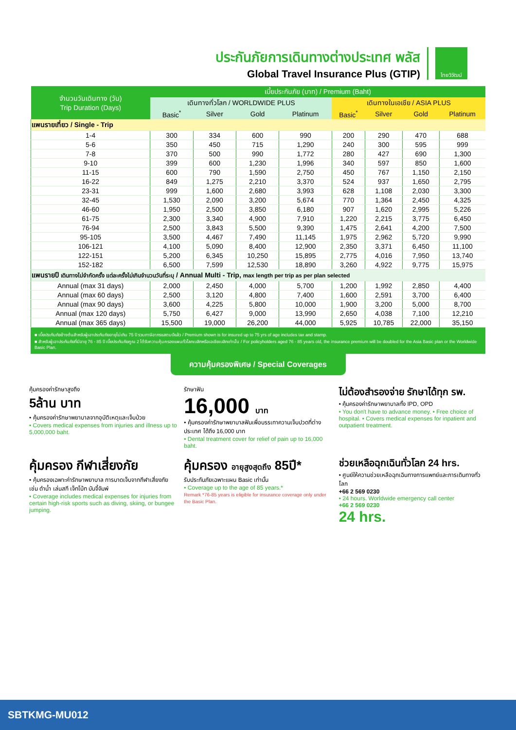ประกันภัยการเดินทางต่างประเทศ พลัส
Global Travel Insurance Plus (GTIP)
ไทยวิวัฒน์
| จำนวนวันเดินทาง (วัน) Trip Duration (Days) | เบี้ยประกันภัย (บาท) / Premium (Baht) | | | | | | | |
| --- | --- | --- | --- | --- | --- | --- | --- | --- |
| | เดินทางทั่วโลก / WORLDWIDE PLUS | | | | เดินทางในเอเชีย / ASIA PLUS | | | |
| | Basic<sup>*</sup> | Silver | Gold | Platinum | Basic<sup>*</sup> | Silver | Gold | Platinum |
| แพนรายเที่ยว / Single - Trip | | | | | | | | |
| 1-4 | 300 | 334 | 600 | 990 | 200 | 290 | 470 | 688 |
| 5-6 | 350 | 450 | 715 | 1,290 | 240 | 300 | 595 | 999 |
| 7-8 | 370 | 500 | 990 | 1,772 | 280 | 427 | 690 | 1,300 |
| 9-10 | 399 | 600 | 1,230 | 1,996 | 340 | 597 | 850 | 1,600 |
| 11-15 | 600 | 790 | 1,590 | 2,750 | 450 | 767 | 1,150 | 2,150 |
| 16-22 | 849 | 1,275 | 2,210 | 3,370 | 524 | 937 | 1,650 | 2,795 |
| 23-31 | 999 | 1,600 | 2,680 | 3,993 | 628 | 1,108 | 2,030 | 3,300 |
| 32-45 | 1,530 | 2,090 | 3,200 | 5,674 | 770 | 1,364 | 2,450 | 4,325 |
| 46-60 | 1,950 | 2,500 | 3,850 | 6,180 | 907 | 1,620 | 2,995 | 5,226 |
| 61-75 | 2,300 | 3,340 | 4,900 | 7,910 | 1,220 | 2,215 | 3,775 | 6,450 |
| 76-94 | 2,500 | 3,843 | 5,500 | 9,390 | 1,475 | 2,641 | 4,200 | 7,500 |
| 95-105 | 3,500 | 4,467 | 7,490 | 11,145 | 1,975 | 2,962 | 5,720 | 9,990 |
| 106-121 | 4,100 | 5,090 | 8,400 | 12,900 | 2,350 | 3,371 | 6,450 | 11,100 |
| 122-151 | 5,200 | 6,345 | 10,250 | 15,895 | 2,775 | 4,016 | 7,950 | 13,740 |
| 152-182 | 6,500 | 7,599 | 12,530 | 18,890 | 3,260 | 4,922 | 9,775 | 15,975 |
| แพนรายปี เดินทางไม่จำกัดครั้ง แต่ละครั้งไม่เกินจำนวนวันที่ระบุ / Annual Multi - Trip, max length per trip as per plan selected | | | | | | | | |
| Annual (max 31 days) | 2,000 | 2,450 | 4,000 | 5,700 | 1,200 | 1,992 | 2,850 | 4,400 |
| Annual (max 60 days) | 2,500 | 3,120 | 4,800 | 7,400 | 1,600 | 2,591 | 3,700 | 6,400 |
| Annual (max 90 days) | 3,600 | 4,225 | 5,800 | 10,000 | 1,900 | 3,200 | 5,000 | 8,700 |
| Annual (max 120 days) | 5,750 | 6,427 | 9,000 | 13,990 | 2,650 | 4,038 | 7,100 | 12,210 |
| Annual (max 365 days) | 15,500 | 19,000 | 26,200 | 44,000 | 5,925 | 10,785 | 22,000 | 35,150 |
■ เบี้ยประกันภัยข้างต้นสำหรับผู้เอาประกันภัยอายุไม่เกิน 75 ปี รวมภาษีอากรแสตมป์แล้ว / Premium shown is for insured up to 75 yrs of age includes tax and stamp.
■ สำหรับผู้เอาประกันภัยที่มีอายุ 76 - 85 ปี เบี้ยประกันภัยคูณ 2 ได้รับความคุ้มครองแผนทั่วโลกเบสิกหรือเอเชียเบสิกเท่านั้น / For policyholders aged 76 - 85 years old, the insurance premium will be doubled for the Asia Basic plan or the Worldwide Basic Plan.
ความคุ้มครองพิเศษ / Special Coverages
คุ้มครองค่ารักษาสูงถึง
5ล้าน บาท
• คุ้มครองค่ารักษาพยาบาลจากอุบัติเหตุและเจ็บป่วย
• Covers medical expenses from injuries and illness up to 5,000,000 baht.
รักษาฟัน
16,000 บาท
• คุ้มครองค่ารักษาพยาบาลฟันเพื่อบรรเทาความเจ็บปวดที่ต่างประเทศ ได้ถึง 16,000 บาท
• Dental treatment cover for relief of pain up to 16,000 baht.
ไม่ต้องสำรองจ่าย รักษาได้ทุก รพ.
• คุ้มครองค่ารักษาพยาบาลทั้ง IPD, OPD
• You don't have to advance money. • Free choice of hospital. • Covers medical expenses for inpatient and outpatient treatment.
คุ้มครอง กีฬาเสี่ยงภัย
• คุ้มครองเฉพาะค่ารักษาพยาบาล การบาดเจ็บจากกีฬาเสี่ยงภัย เช่น ดำน้ำ เล่นสกี เจ็ทโบ้ท บันจี้จัมพ์
• Coverage includes medical expenses for injuries from certain high-risk sports such as diving, skiing, or bungee jumping.
คุ้มครอง อายุสูงสุดถึง 85ปี*
รับประกันภัยเฉพาะแผน Basic เท่านั้น
• Coverage up to the age of 85 years.*
Remark *76-85 years is eligible for insurance coverage only under the Basic Plan.
ช่วยเหลือฉุกเฉินทั่วโลก 24 hrs.
• ศูนย์ให้ความช่วยเหลือฉุกเฉินทางการแพทย์และการเดินทางทั่วโลก
+66 2 569 0230
• 24 hours. Worldwide emergency call center
+66 2 569 0230
24 hrs.
SBTKMG-MU012